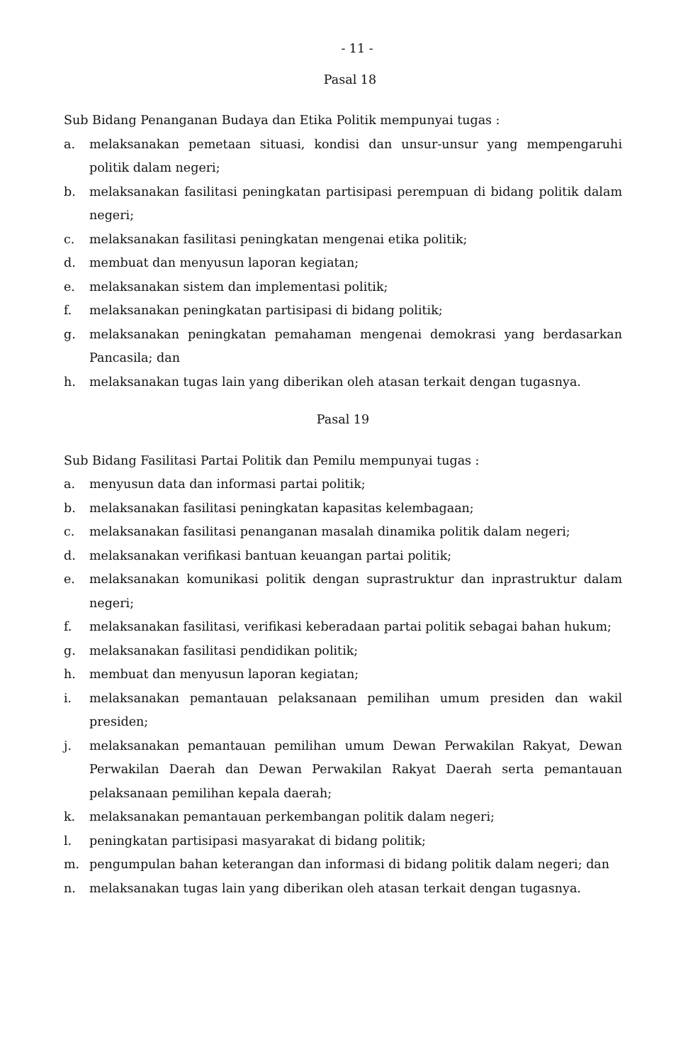- 11 -
Pasal 18
Sub Bidang Penanganan Budaya dan Etika Politik mempunyai tugas :
a. melaksanakan pemetaan situasi, kondisi dan unsur-unsur yang mempengaruhi politik dalam negeri;
b. melaksanakan fasilitasi peningkatan partisipasi perempuan di bidang politik dalam negeri;
c. melaksanakan fasilitasi peningkatan mengenai etika politik;
d. membuat dan menyusun laporan kegiatan;
e. melaksanakan sistem dan implementasi politik;
f. melaksanakan peningkatan partisipasi di bidang politik;
g. melaksanakan peningkatan pemahaman mengenai demokrasi yang berdasarkan Pancasila; dan
h. melaksanakan tugas lain yang diberikan oleh atasan terkait dengan tugasnya.
Pasal 19
Sub Bidang Fasilitasi Partai Politik dan Pemilu mempunyai tugas :
a. menyusun data dan informasi partai politik;
b. melaksanakan fasilitasi peningkatan kapasitas kelembagaan;
c. melaksanakan fasilitasi penanganan masalah dinamika politik dalam negeri;
d. melaksanakan verifikasi bantuan keuangan partai politik;
e. melaksanakan komunikasi politik dengan suprastruktur dan inprastruktur dalam negeri;
f. melaksanakan fasilitasi, verifikasi keberadaan partai politik sebagai bahan hukum;
g. melaksanakan fasilitasi pendidikan politik;
h. membuat dan menyusun laporan kegiatan;
i. melaksanakan pemantauan pelaksanaan pemilihan umum presiden dan wakil presiden;
j. melaksanakan pemantauan pemilihan umum Dewan Perwakilan Rakyat, Dewan Perwakilan Daerah dan Dewan Perwakilan Rakyat Daerah serta pemantauan pelaksanaan pemilihan kepala daerah;
k. melaksanakan pemantauan perkembangan politik dalam negeri;
l. peningkatan partisipasi masyarakat di bidang politik;
m. pengumpulan bahan keterangan dan informasi di bidang politik dalam negeri; dan
n. melaksanakan tugas lain yang diberikan oleh atasan terkait dengan tugasnya.